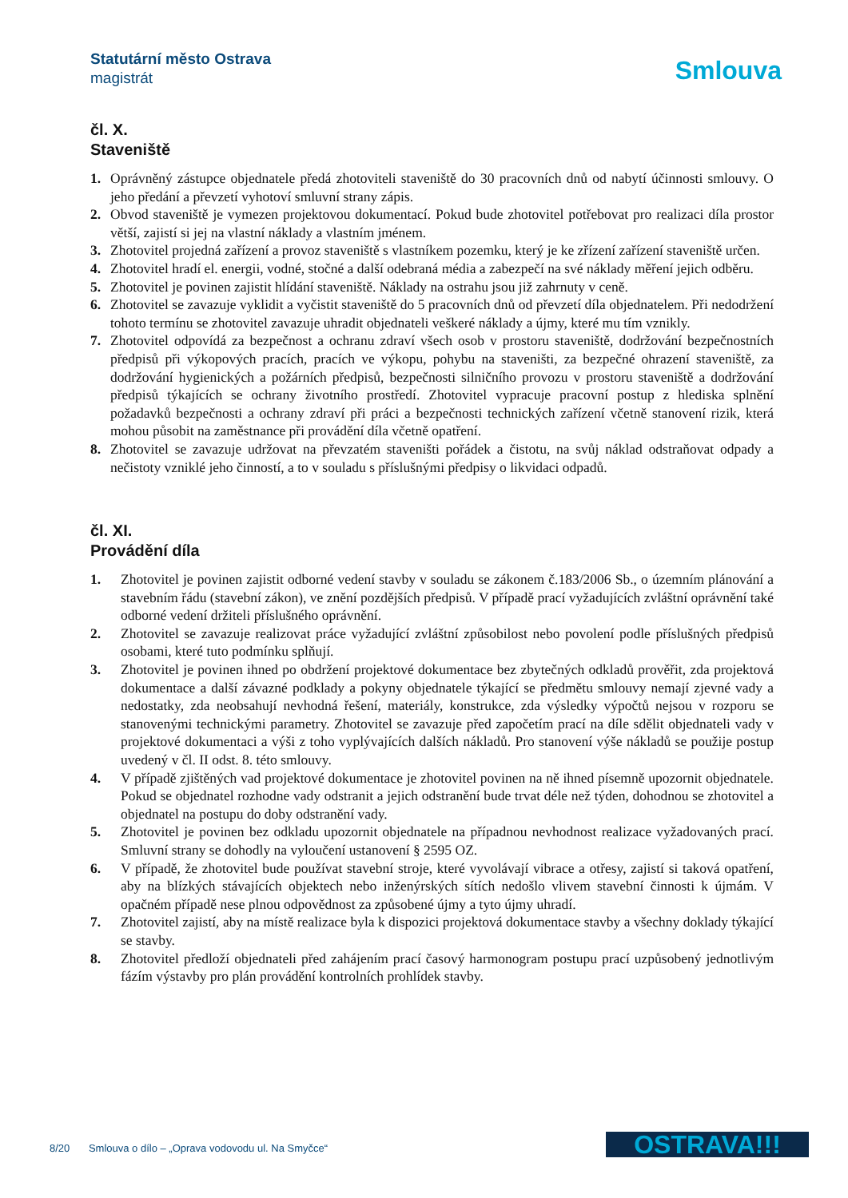Statutární město Ostrava
magistrát
Smlouva
čl. X.
Staveniště
1. Oprávněný zástupce objednatele předá zhotoviteli staveniště do 30 pracovních dnů od nabytí účinnosti smlouvy. O jeho předání a převzetí vyhotoví smluvní strany zápis.
2. Obvod staveniště je vymezen projektovou dokumentací. Pokud bude zhotovitel potřebovat pro realizaci díla prostor větší, zajistí si jej na vlastní náklady a vlastním jménem.
3. Zhotovitel projedná zařízení a provoz staveniště s vlastníkem pozemku, který je ke zřízení zařízení staveniště určen.
4. Zhotovitel hradí el. energii, vodné, stočné a další odebraná média a zabezpečí na své náklady měření jejich odběru.
5. Zhotovitel je povinen zajistit hlídání staveniště. Náklady na ostrahu jsou již zahrnuty v ceně.
6. Zhotovitel se zavazuje vyklidit a vyčistit staveniště do 5 pracovních dnů od převzetí díla objednatelem. Při nedodržení tohoto termínu se zhotovitel zavazuje uhradit objednateli veškeré náklady a újmy, které mu tím vznikly.
7. Zhotovitel odpovídá za bezpečnost a ochranu zdraví všech osob v prostoru staveniště, dodržování bezpečnostních předpisů při výkopových pracích, pracích ve výkopu, pohybu na staveništi, za bezpečné ohrazení staveniště, za dodržování hygienických a požárních předpisů, bezpečnosti silničního provozu v prostoru staveniště a dodržování předpisů týkajících se ochrany životního prostředí. Zhotovitel vypracuje pracovní postup z hlediska splnění požadavků bezpečnosti a ochrany zdraví při práci a bezpečnosti technických zařízení včetně stanovení rizik, která mohou působit na zaměstnance při provádění díla včetně opatření.
8. Zhotovitel se zavazuje udržovat na převzatém staveništi pořádek a čistotu, na svůj náklad odstraňovat odpady a nečistoty vzniklé jeho činností, a to v souladu s příslušnými předpisy o likvidaci odpadů.
čl. XI.
Provádění díla
1. Zhotovitel je povinen zajistit odborné vedení stavby v souladu se zákonem č.183/2006 Sb., o územním plánování a stavebním řádu (stavební zákon), ve znění pozdějších předpisů. V případě prací vyžadujících zvláštní oprávnění také odborné vedení držiteli příslušného oprávnění.
2. Zhotovitel se zavazuje realizovat práce vyžadující zvláštní způsobilost nebo povolení podle příslušných předpisů osobami, které tuto podmínku splňují.
3. Zhotovitel je povinen ihned po obdržení projektové dokumentace bez zbytečných odkladů prověřit, zda projektová dokumentace a další závazné podklady a pokyny objednatele týkající se předmětu smlouvy nemají zjevné vady a nedostatky, zda neobsahují nevhodná řešení, materiály, konstrukce, zda výsledky výpočtů nejsou v rozporu se stanovenými technickými parametry. Zhotovitel se zavazuje před započetím prací na díle sdělit objednateli vady v projektové dokumentaci a výši z toho vyplývajících dalších nákladů. Pro stanovení výše nákladů se použije postup uvedený v čl. II odst. 8. této smlouvy.
4. V případě zjištěných vad projektové dokumentace je zhotovitel povinen na ně ihned písemně upozornit objednatele. Pokud se objednatel rozhodne vady odstranit a jejich odstranění bude trvat déle než týden, dohodnou se zhotovitel a objednatel na postupu do doby odstranění vady.
5. Zhotovitel je povinen bez odkladu upozornit objednatele na případnou nevhodnost realizace vyžadovaných prací. Smluvní strany se dohodly na vyloučení ustanovení § 2595 OZ.
6. V případě, že zhotovitel bude používat stavební stroje, které vyvolávají vibrace a otřesy, zajistí si taková opatření, aby na blízkých stávajících objektech nebo inženýrských sítích nedošlo vlivem stavební činnosti k újmám. V opačném případě nese plnou odpovědnost za způsobené újmy a tyto újmy uhradí.
7. Zhotovitel zajistí, aby na místě realizace byla k dispozici projektová dokumentace stavby a všechny doklady týkající se stavby.
8. Zhotovitel předloží objednateli před zahájením prací časový harmonogram postupu prací uzpůsobený jednotlivým fázím výstavby pro plán provádění kontrolních prohlídek stavby.
8/20 Smlouva o dílo – „Oprava vodovodu ul. Na Smyčce“
OSTRAVA!!!